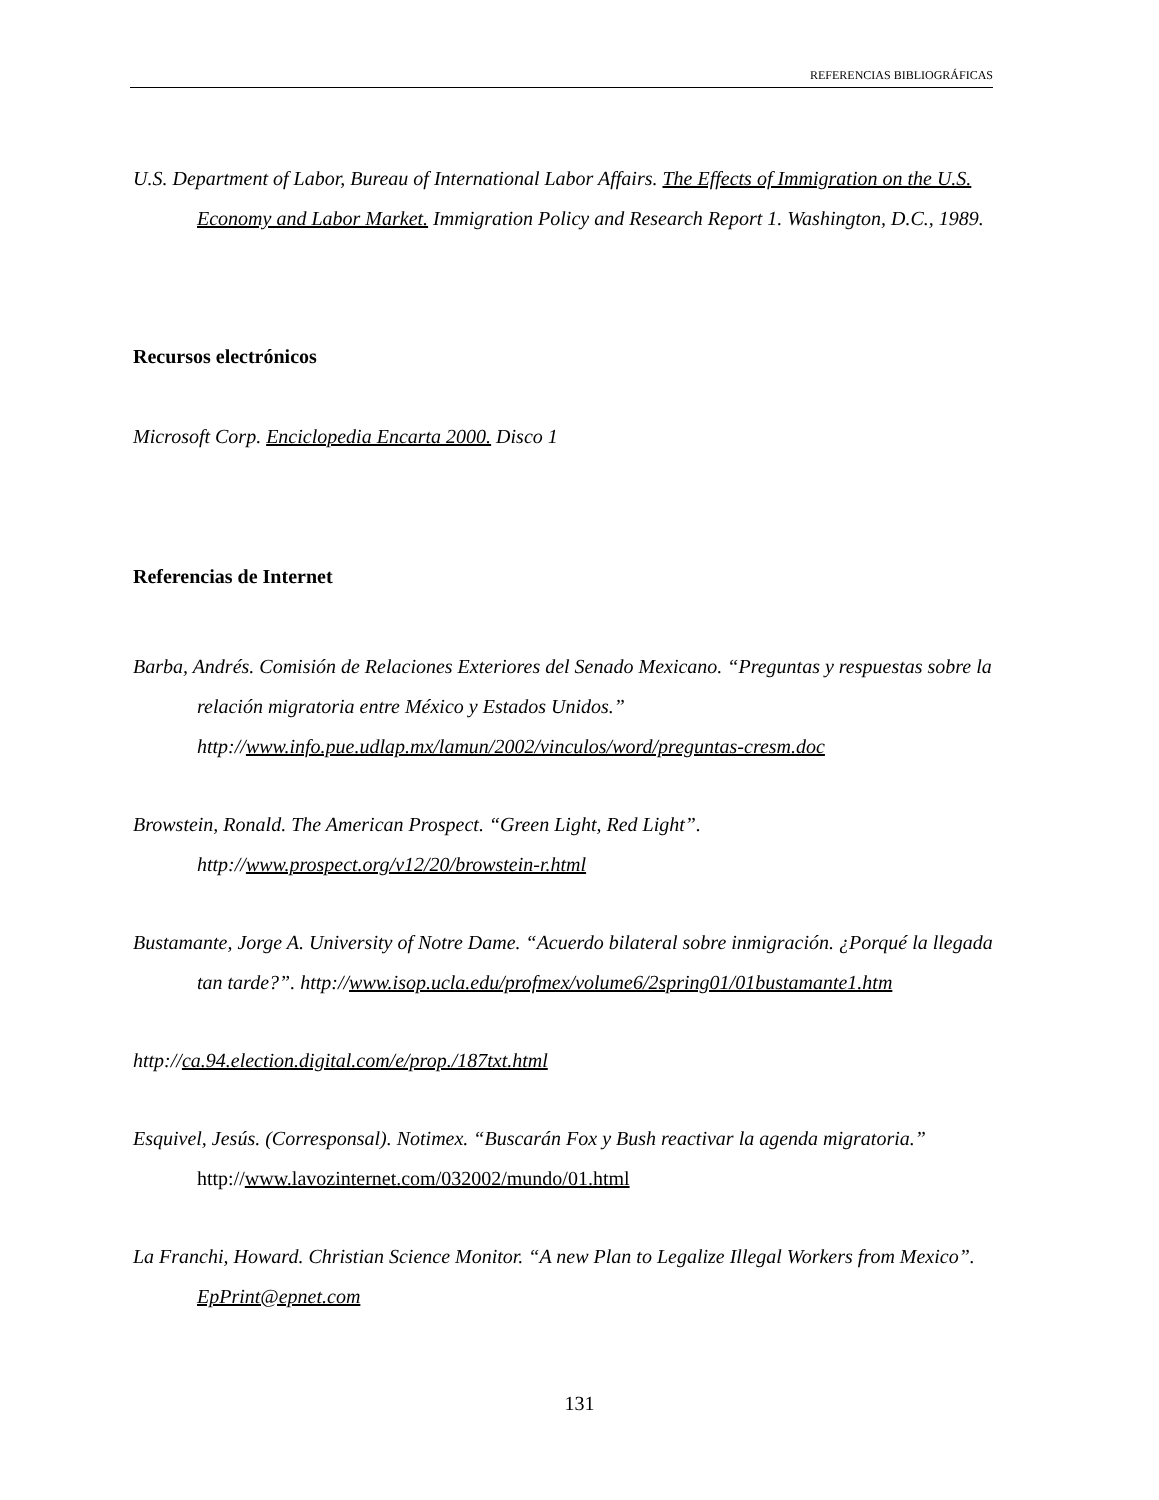REFERENCIAS BIBLIOGRÁFICAS
U.S. Department of Labor, Bureau of International Labor Affairs. The Effects of Immigration on the U.S. Economy and Labor Market. Immigration Policy and Research Report 1. Washington, D.C., 1989.
Recursos electrónicos
Microsoft Corp. Enciclopedia Encarta 2000. Disco 1
Referencias de Internet
Barba, Andrés. Comisión de Relaciones Exteriores del Senado Mexicano. “Preguntas y respuestas sobre la relación migratoria entre México y Estados Unidos.” http://www.info.pue.udlap.mx/lamun/2002/vinculos/word/preguntas-cresm.doc
Browstein, Ronald. The American Prospect. “Green Light, Red Light”. http://www.prospect.org/v12/20/browstein-r.html
Bustamante, Jorge A. University of Notre Dame. “Acuerdo bilateral sobre inmigración. ¿Porqué la llegada tan tarde?”. http://www.isop.ucla.edu/profmex/volume6/2spring01/01bustamante1.htm
http://ca.94.election.digital.com/e/prop./187txt.html
Esquivel, Jesús. (Corresponsal). Notimex. “Buscarán Fox y Bush reactivar la agenda migratoria.” http://www.lavozinternet.com/032002/mundo/01.html
La Franchi, Howard. Christian Science Monitor. “A new Plan to Legalize Illegal Workers from Mexico”. EpPrint@epnet.com
131